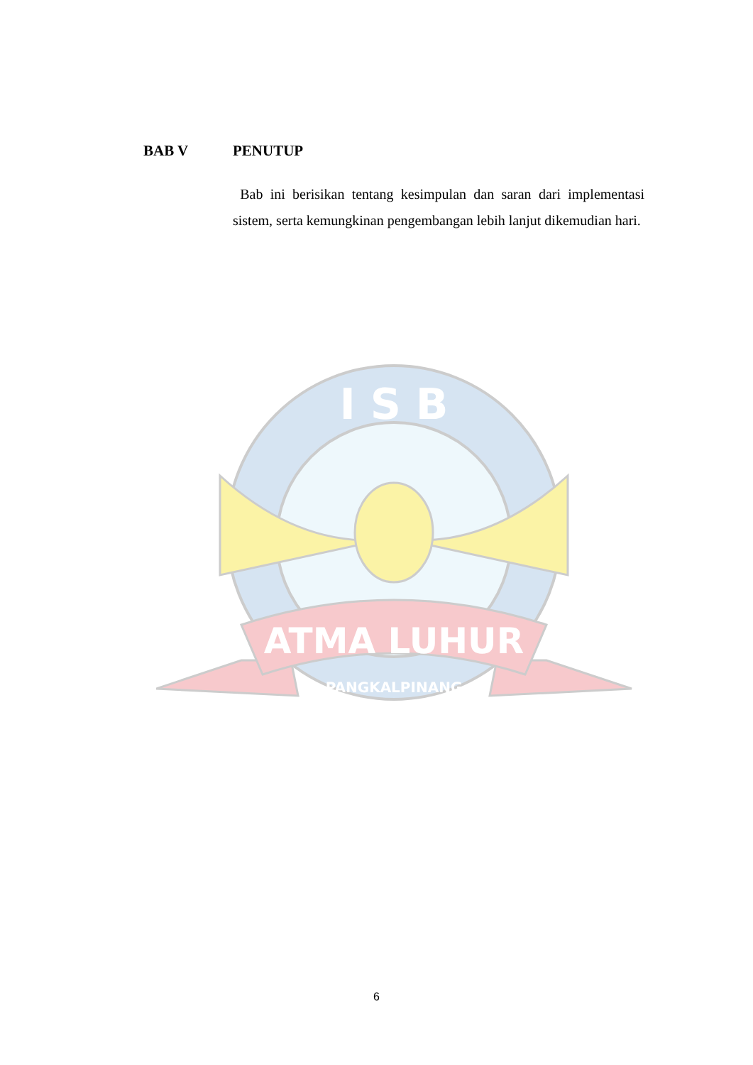BAB V PENUTUP
Bab ini berisikan tentang kesimpulan dan saran dari implementasi sistem, serta kemungkinan pengembangan lebih lanjut dikemudian hari.
I S B
ATMA LUHUR
PANGKALPINANG
6